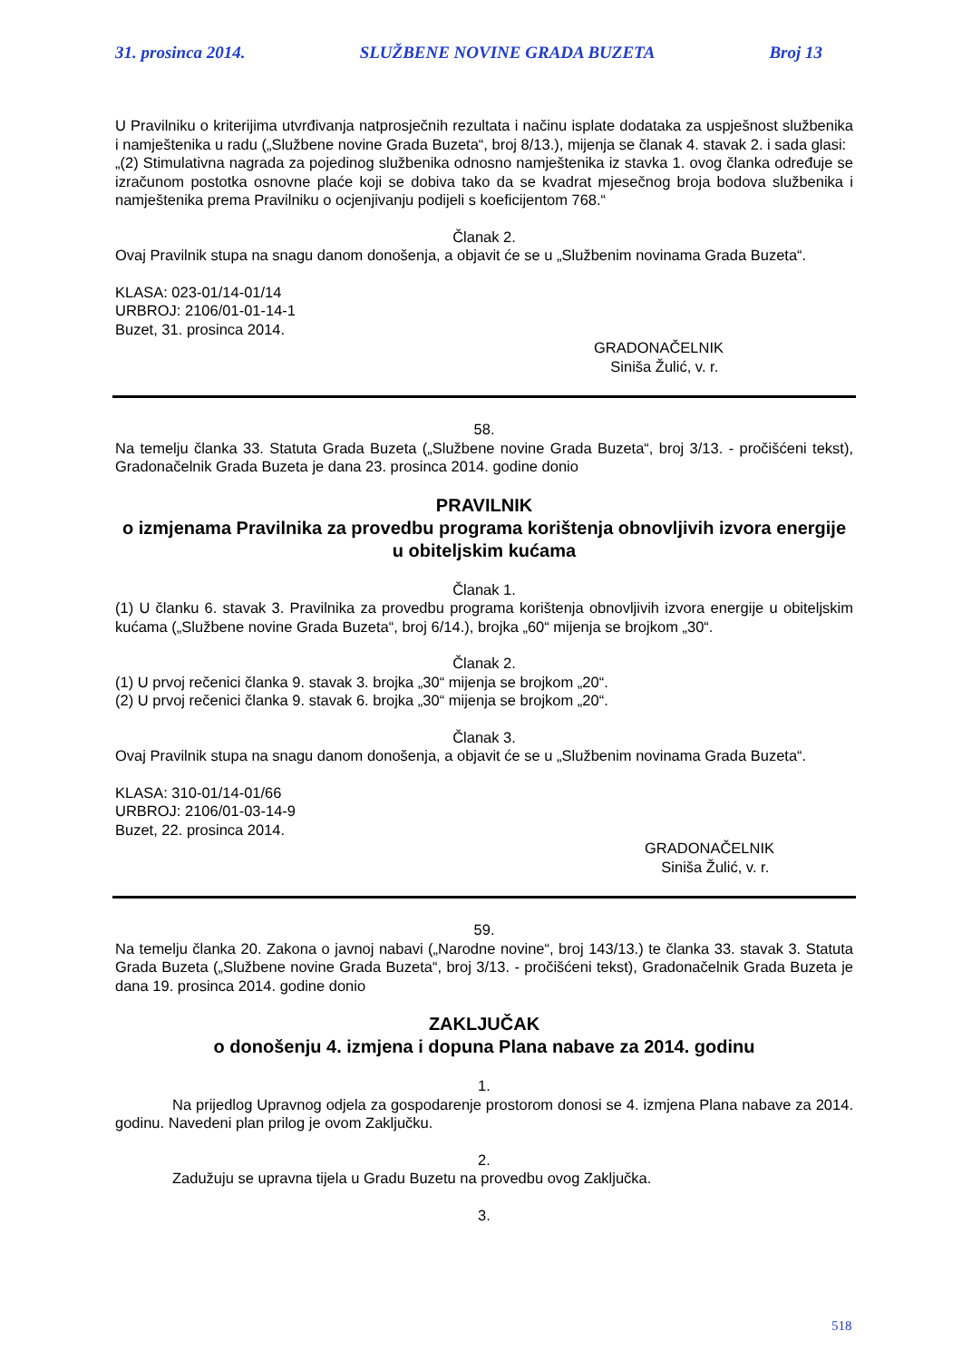31. prosinca 2014. SLUŽBENE NOVINE GRADA BUZETA Broj 13
U Pravilniku o kriterijima utvrđivanja natprosječnih rezultata i načinu isplate dodataka za uspješnost službenika i namještenika u radu („Službene novine Grada Buzeta“, broj 8/13.), mijenja se članak 4. stavak 2. i sada glasi:
„(2) Stimulativna nagrada za pojedinog službenika odnosno namještenika iz stavka 1. ovog članka određuje se izračunom postotka osnovne plaće koji se dobiva tako da se kvadrat mjesečnog broja bodova službenika i namještenika prema Pravilniku o ocjenjivanju podijeli s koeficijentom 768.“
Članak 2.
Ovaj Pravilnik stupa na snagu danom donošenja, a objavit će se u „Službenim novinama Grada Buzeta“.
KLASA: 023-01/14-01/14
URBROJ: 2106/01-01-14-1
Buzet, 31. prosinca 2014.
GRADONAČELNIK
Siniša Žulić, v. r.
58.
Na temelju članka 33. Statuta Grada Buzeta („Službene novine Grada Buzeta“, broj 3/13. - pročišćeni tekst), Gradonačelnik Grada Buzeta je dana 23. prosinca 2014. godine donio
PRAVILNIK
o izmjenama Pravilnika za provedbu programa korištenja obnovljivih izvora energije u obiteljskim kućama
Članak 1.
(1) U članku 6. stavak 3. Pravilnika za provedbu programa korištenja obnovljivih izvora energije u obiteljskim kućama („Službene novine Grada Buzeta“, broj 6/14.), brojka „60“ mijenja se brojkom „30“.
Članak 2.
(1) U prvoj rečenici članka 9. stavak 3. brojka „30“ mijenja se brojkom „20“.
(2) U prvoj rečenici članka 9. stavak 6. brojka „30“ mijenja se brojkom „20“.
Članak 3.
Ovaj Pravilnik stupa na snagu danom donošenja, a objavit će se u „Službenim novinama Grada Buzeta“.
KLASA: 310-01/14-01/66
URBROJ: 2106/01-03-14-9
Buzet, 22. prosinca 2014.
GRADONAČELNIK
Siniša Žulić, v. r.
59.
Na temelju članka 20. Zakona o javnoj nabavi („Narodne novine“, broj 143/13.) te članka 33. stavak 3. Statuta Grada Buzeta („Službene novine Grada Buzeta“, broj 3/13. - pročišćeni tekst), Gradonačelnik Grada Buzeta je dana 19. prosinca 2014. godine donio
ZAKLJUČAK
o donošenju 4. izmjena i dopuna Plana nabave za 2014. godinu
1.
Na prijedlog Upravnog odjela za gospodarenje prostorom donosi se 4. izmjena Plana nabave za 2014. godinu. Navedeni plan prilog je ovom Zaključku.
2.
Zadužuju se upravna tijela u Gradu Buzetu na provedbu ovog Zaključka.
3.
518